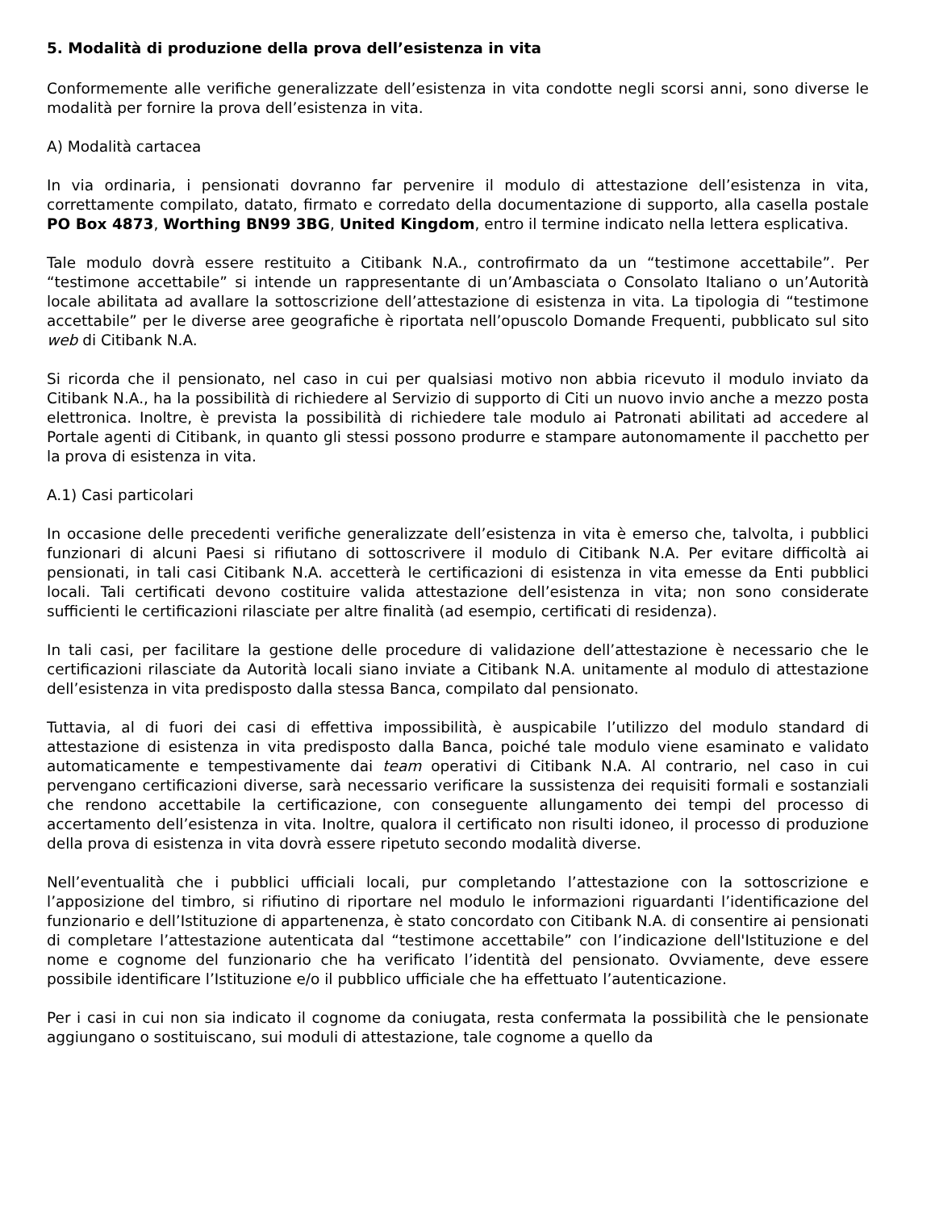5. Modalità di produzione della prova dell’esistenza in vita
Conformemente alle verifiche generalizzate dell’esistenza in vita condotte negli scorsi anni, sono diverse le modalità per fornire la prova dell’esistenza in vita.
A) Modalità cartacea
In via ordinaria, i pensionati dovranno far pervenire il modulo di attestazione dell’esistenza in vita, correttamente compilato, datato, firmato e corredato della documentazione di supporto, alla casella postale PO Box 4873, Worthing BN99 3BG, United Kingdom, entro il termine indicato nella lettera esplicativa.
Tale modulo dovrà essere restituito a Citibank N.A., controfirmato da un “testimone accettabile”. Per “testimone accettabile” si intende un rappresentante di un’Ambasciata o Consolato Italiano o un’Autorità locale abilitata ad avallare la sottoscrizione dell’attestazione di esistenza in vita. La tipologia di “testimone accettabile” per le diverse aree geografiche è riportata nell’opuscolo Domande Frequenti, pubblicato sul sito web di Citibank N.A.
Si ricorda che il pensionato, nel caso in cui per qualsiasi motivo non abbia ricevuto il modulo inviato da Citibank N.A., ha la possibilità di richiedere al Servizio di supporto di Citi un nuovo invio anche a mezzo posta elettronica. Inoltre, è prevista la possibilità di richiedere tale modulo ai Patronati abilitati ad accedere al Portale agenti di Citibank, in quanto gli stessi possono produrre e stampare autonomamente il pacchetto per la prova di esistenza in vita.
A.1) Casi particolari
In occasione delle precedenti verifiche generalizzate dell’esistenza in vita è emerso che, talvolta, i pubblici funzionari di alcuni Paesi si rifiutano di sottoscrivere il modulo di Citibank N.A. Per evitare difficoltà ai pensionati, in tali casi Citibank N.A. accetterà le certificazioni di esistenza in vita emesse da Enti pubblici locali. Tali certificati devono costituire valida attestazione dell’esistenza in vita; non sono considerate sufficienti le certificazioni rilasciate per altre finalità (ad esempio, certificati di residenza).
In tali casi, per facilitare la gestione delle procedure di validazione dell’attestazione è necessario che le certificazioni rilasciate da Autorità locali siano inviate a Citibank N.A. unitamente al modulo di attestazione dell’esistenza in vita predisposto dalla stessa Banca, compilato dal pensionato.
Tuttavia, al di fuori dei casi di effettiva impossibilità, è auspicabile l’utilizzo del modulo standard di attestazione di esistenza in vita predisposto dalla Banca, poiché tale modulo viene esaminato e validato automaticamente e tempestivamente dai team operativi di Citibank N.A. Al contrario, nel caso in cui pervengano certificazioni diverse, sarà necessario verificare la sussistenza dei requisiti formali e sostanziali che rendono accettabile la certificazione, con conseguente allungamento dei tempi del processo di accertamento dell’esistenza in vita. Inoltre, qualora il certificato non risulti idoneo, il processo di produzione della prova di esistenza in vita dovrà essere ripetuto secondo modalità diverse.
Nell’eventualità che i pubblici ufficiali locali, pur completando l’attestazione con la sottoscrizione e l’apposizione del timbro, si rifiutino di riportare nel modulo le informazioni riguardanti l’identificazione del funzionario e dell’Istituzione di appartenenza, è stato concordato con Citibank N.A. di consentire ai pensionati di completare l’attestazione autenticata dal “testimone accettabile” con l’indicazione dell'Istituzione e del nome e cognome del funzionario che ha verificato l’identità del pensionato. Ovviamente, deve essere possibile identificare l’Istituzione e/o il pubblico ufficiale che ha effettuato l’autenticazione.
Per i casi in cui non sia indicato il cognome da coniugata, resta confermata la possibilità che le pensionate aggiungano o sostituiscano, sui moduli di attestazione, tale cognome a quello da